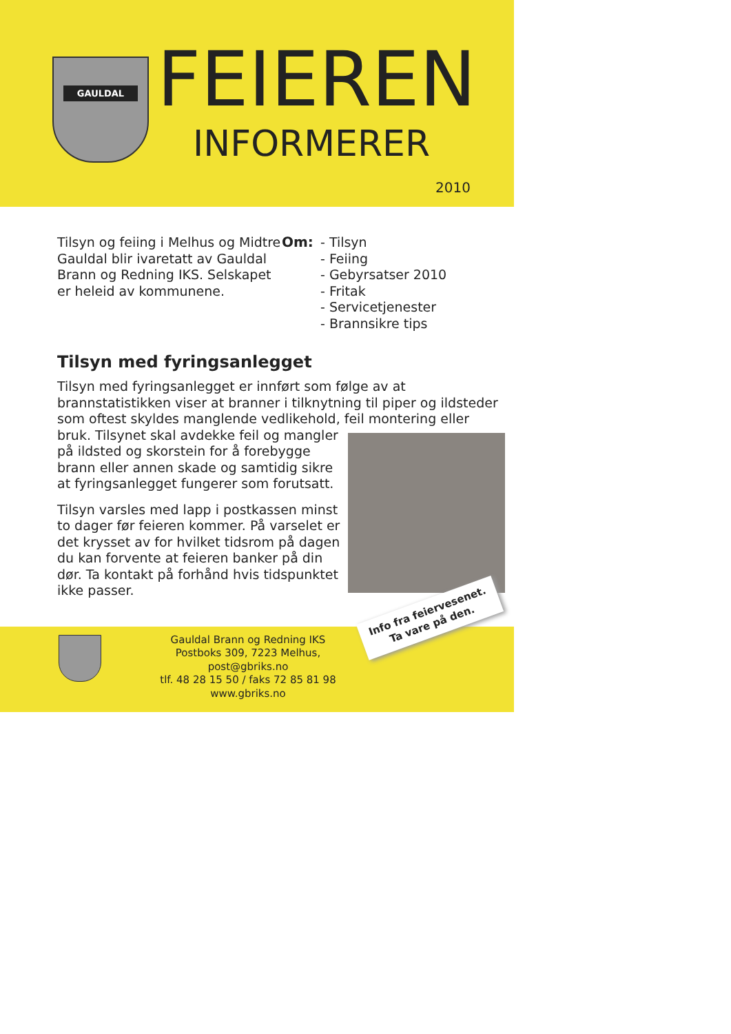GAULDAL FEIEREN
INFORMERER
2010
Tilsyn og feiing i Melhus og Midtre Gauldal blir ivaretatt av Gauldal Brann og Redning IKS. Selskapet er heleid av kommunene.
Om: - Tilsyn
- Feiing
- Gebyrsatser 2010
- Fritak
- Servicetjenester
- Brannsikre tips
Tilsyn med fyringsanlegget
Tilsyn med fyringsanlegget er innført som følge av at brannstatistikken viser at branner i tilknytning til piper og ildsteder som oftest skyldes manglende vedlikehold, feil montering eller
bruk. Tilsynet skal avdekke feil og mangler på ildsted og skorstein for å forebygge brann eller annen skade og samtidig sikre at fyringsanlegget fungerer som forutsatt.
Tilsyn varsles med lapp i postkassen minst to dager før feieren kommer. På varselet er det krysset av for hvilket tidsrom på dagen du kan forvente at feieren banker på din dør. Ta kontakt på forhånd hvis tidspunktet ikke passer.
Info fra feiervesenet.
Ta vare på den.
Gauldal Brann og Redning IKS
Postboks 309, 7223 Melhus, post@gbriks.no
tlf. 48 28 15 50 / faks 72 85 81 98
www.gbriks.no